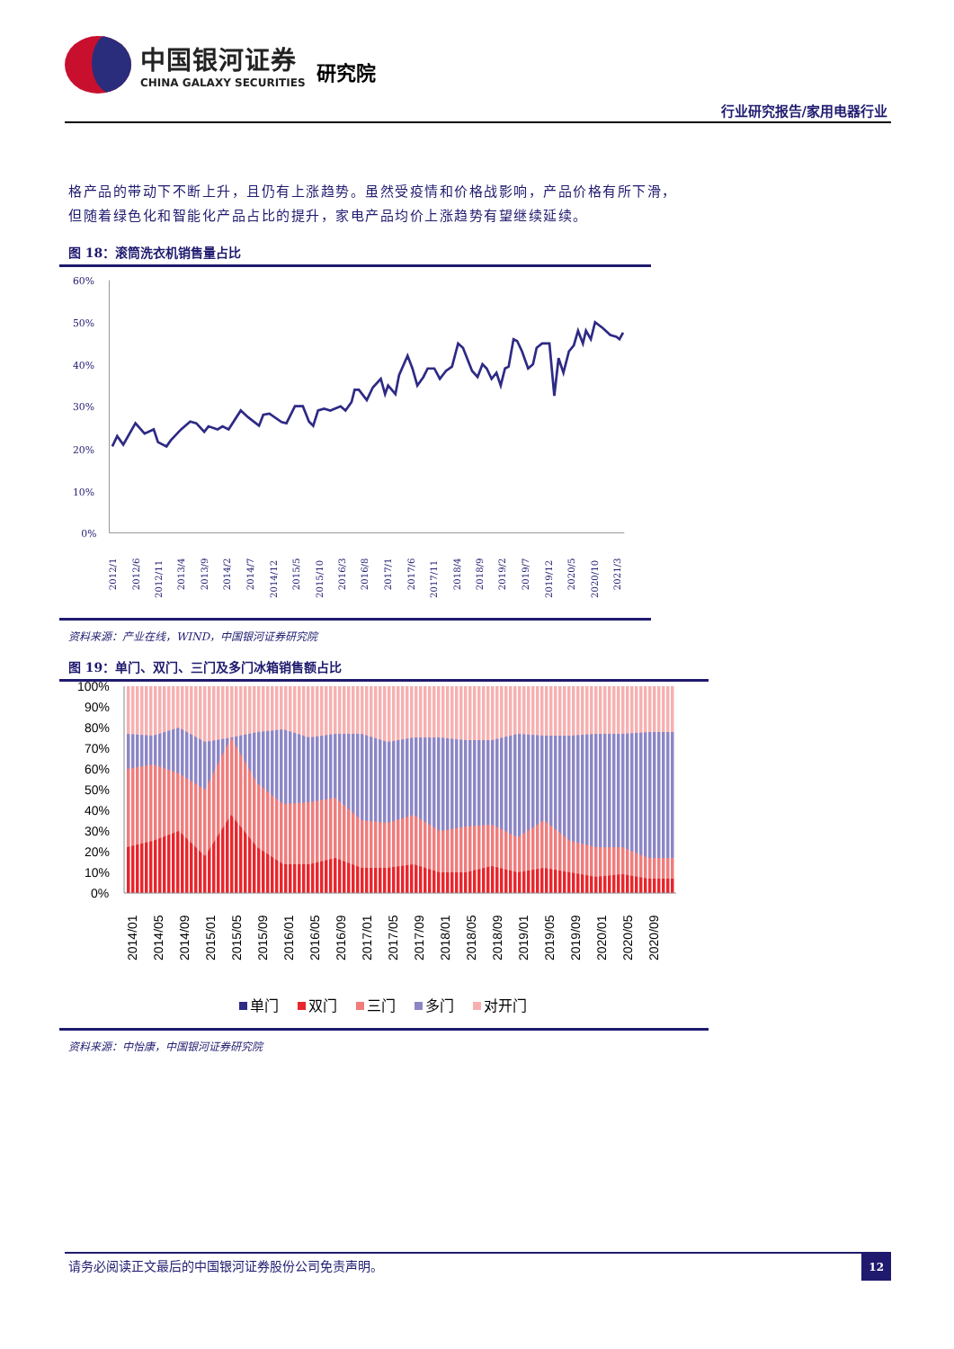中国银河证券
CHINA GALAXY SECURITIES
研究院
行业研究报告/家用电器行业
格产品的带动下不断上升，且仍有上涨趋势。虽然受疫情和价格战影响，产品价格有所下滑，
但随着绿色化和智能化产品占比的提升，家电产品均价上涨趋势有望继续延续。
图 18：滚筒洗衣机销售量占比
60%
50%
40%
30%
20%
10%
0%
2012/1
2012/6
2012/11
2013/4
2013/9
2014/2
2014/7
2014/12
2015/5
2015/10
2016/3
2016/8
2017/1
2017/6
2017/11
2018/4
2018/9
2019/2
2019/7
2019/12
2020/5
2020/10
2021/3
资料来源：产业在线，WIND，中国银河证券研究院
图 19：单门、双门、三门及多门冰箱销售额占比
100%
90%
80%
70%
60%
50%
40%
30%
20%
10%
0%
2014/01
2014/05
2014/09
2015/01
2015/05
2015/09
2016/01
2016/05
2016/09
2017/01
2017/05
2017/09
2018/01
2018/05
2018/09
2019/01
2019/05
2019/09
2020/01
2020/05
2020/09
单门
双门
三门
多门
对开门
资料来源：中怡康，中国银河证券研究院
请务必阅读正文最后的中国银河证券股份公司免责声明。
12